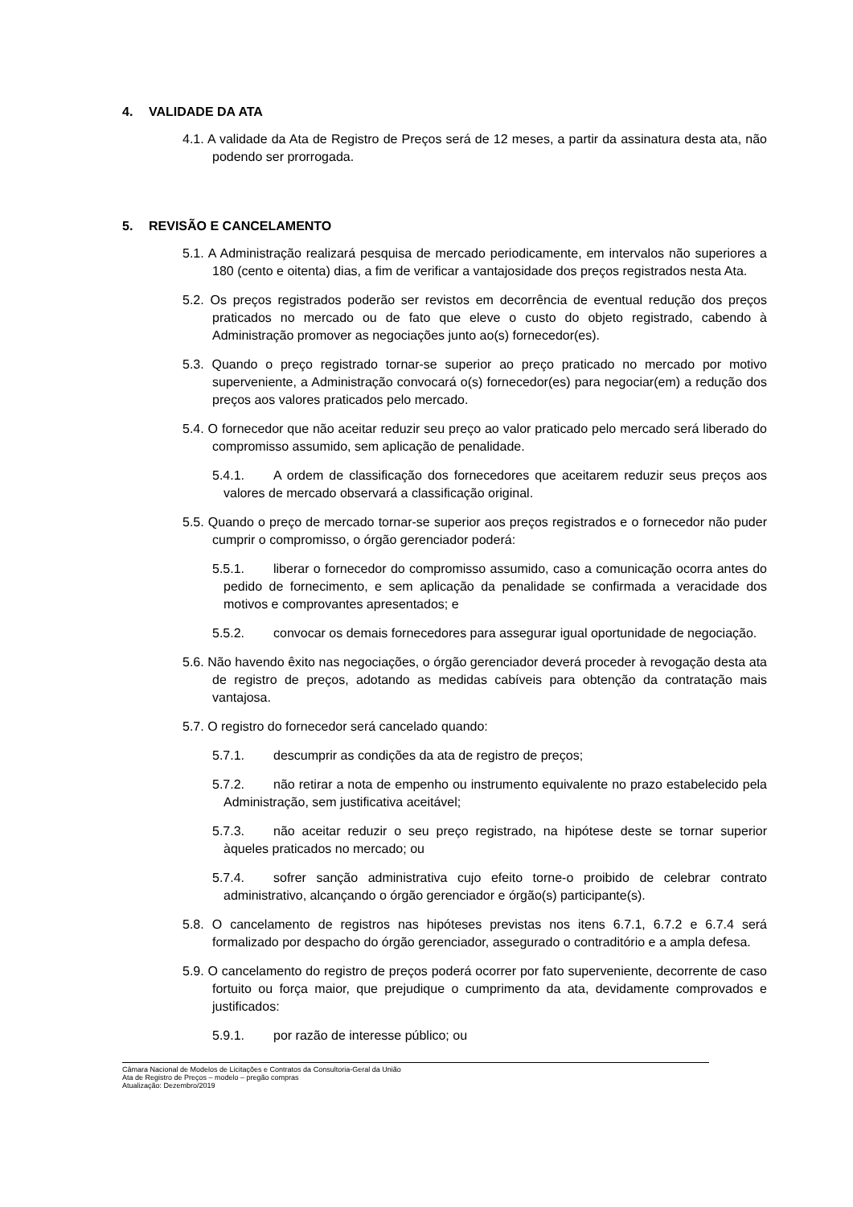4. VALIDADE DA ATA
4.1. A validade da Ata de Registro de Preços será de 12 meses, a partir da assinatura desta ata, não podendo ser prorrogada.
5. REVISÃO E CANCELAMENTO
5.1. A Administração realizará pesquisa de mercado periodicamente, em intervalos não superiores a 180 (cento e oitenta) dias, a fim de verificar a vantajosidade dos preços registrados nesta Ata.
5.2. Os preços registrados poderão ser revistos em decorrência de eventual redução dos preços praticados no mercado ou de fato que eleve o custo do objeto registrado, cabendo à Administração promover as negociações junto ao(s) fornecedor(es).
5.3. Quando o preço registrado tornar-se superior ao preço praticado no mercado por motivo superveniente, a Administração convocará o(s) fornecedor(es) para negociar(em) a redução dos preços aos valores praticados pelo mercado.
5.4. O fornecedor que não aceitar reduzir seu preço ao valor praticado pelo mercado será liberado do compromisso assumido, sem aplicação de penalidade.
5.4.1. A ordem de classificação dos fornecedores que aceitarem reduzir seus preços aos valores de mercado observará a classificação original.
5.5. Quando o preço de mercado tornar-se superior aos preços registrados e o fornecedor não puder cumprir o compromisso, o órgão gerenciador poderá:
5.5.1. liberar o fornecedor do compromisso assumido, caso a comunicação ocorra antes do pedido de fornecimento, e sem aplicação da penalidade se confirmada a veracidade dos motivos e comprovantes apresentados; e
5.5.2. convocar os demais fornecedores para assegurar igual oportunidade de negociação.
5.6. Não havendo êxito nas negociações, o órgão gerenciador deverá proceder à revogação desta ata de registro de preços, adotando as medidas cabíveis para obtenção da contratação mais vantajosa.
5.7. O registro do fornecedor será cancelado quando:
5.7.1. descumprir as condições da ata de registro de preços;
5.7.2. não retirar a nota de empenho ou instrumento equivalente no prazo estabelecido pela Administração, sem justificativa aceitável;
5.7.3. não aceitar reduzir o seu preço registrado, na hipótese deste se tornar superior àqueles praticados no mercado; ou
5.7.4. sofrer sanção administrativa cujo efeito torne-o proibido de celebrar contrato administrativo, alcançando o órgão gerenciador e órgão(s) participante(s).
5.8. O cancelamento de registros nas hipóteses previstas nos itens 6.7.1, 6.7.2 e 6.7.4 será formalizado por despacho do órgão gerenciador, assegurado o contraditório e a ampla defesa.
5.9. O cancelamento do registro de preços poderá ocorrer por fato superveniente, decorrente de caso fortuito ou força maior, que prejudique o cumprimento da ata, devidamente comprovados e justificados:
5.9.1. por razão de interesse público; ou
Câmara Nacional de Modelos de Licitações e Contratos da Consultoria-Geral da União
Ata de Registro de Preços – modelo – pregão compras
Atualização: Dezembro/2019